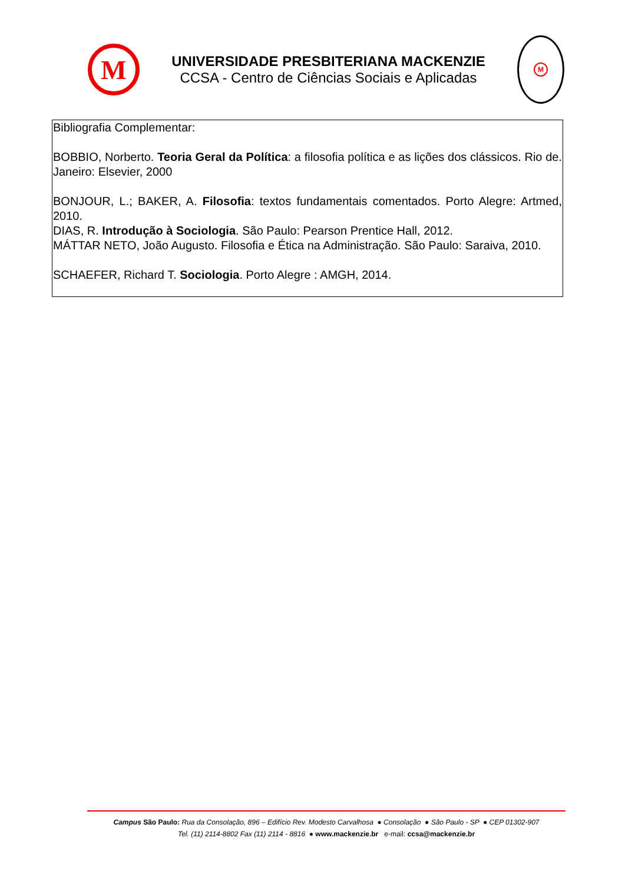M
UNIVERSIDADE PRESBITERIANA MACKENZIE
CCSA - Centro de Ciências Sociais e Aplicadas
M
Bibliografia Complementar:
BOBBIO, Norberto. Teoria Geral da Política: a filosofia política e as lições dos clássicos. Rio de. Janeiro: Elsevier, 2000
BONJOUR, L.; BAKER, A. Filosofia: textos fundamentais comentados. Porto Alegre: Artmed, 2010.
DIAS, R. Introdução à Sociologia. São Paulo: Pearson Prentice Hall, 2012.
MÁTTAR NETO, João Augusto. Filosofia e Ética na Administração. São Paulo: Saraiva, 2010.
SCHAEFER, Richard T. Sociologia. Porto Alegre : AMGH, 2014.
Campus São Paulo: Rua da Consolação, 896 – Edifício Rev. Modesto Carvalhosa ● Consolação ● São Paulo - SP ● CEP 01302-907
Tel. (11) 2114-8802 Fax (11) 2114 - 8816 ● www.mackenzie.br e-mail: ccsa@mackenzie.br